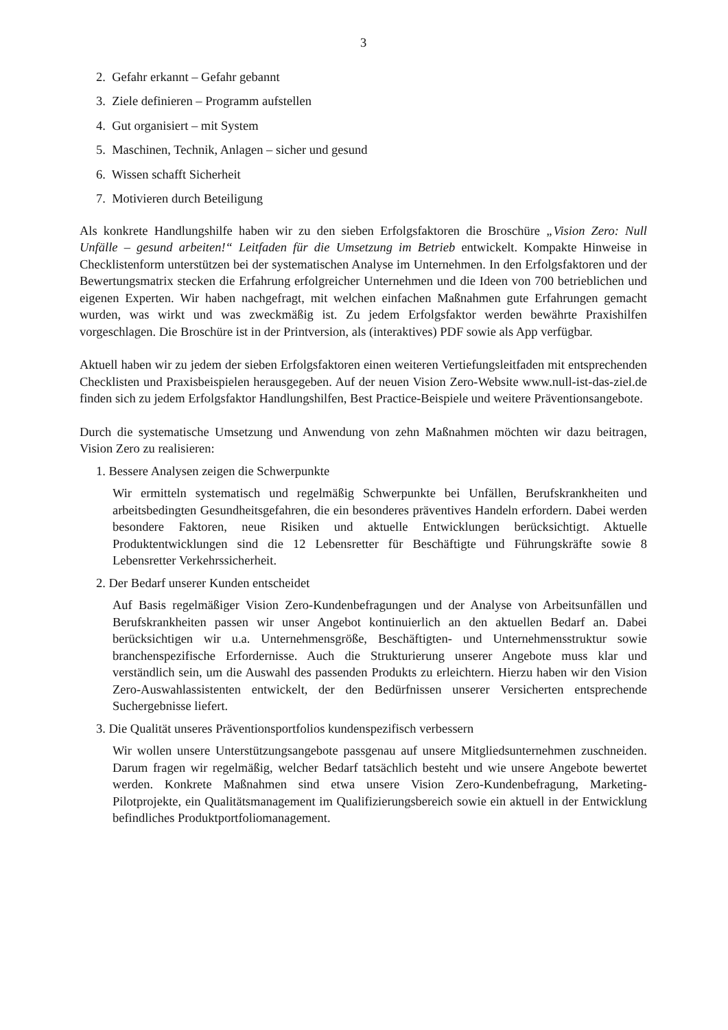3
2. Gefahr erkannt – Gefahr gebannt
3. Ziele definieren – Programm aufstellen
4. Gut organisiert – mit System
5. Maschinen, Technik, Anlagen – sicher und gesund
6. Wissen schafft Sicherheit
7. Motivieren durch Beteiligung
Als konkrete Handlungshilfe haben wir zu den sieben Erfolgsfaktoren die Broschüre „Vision Zero: Null Unfälle – gesund arbeiten!“ Leitfaden für die Umsetzung im Betrieb entwickelt. Kompakte Hinweise in Checklistenform unterstützen bei der systematischen Analyse im Unternehmen. In den Erfolgsfaktoren und der Bewertungsmatrix stecken die Erfahrung erfolgreicher Unternehmen und die Ideen von 700 betrieblichen und eigenen Experten. Wir haben nachgefragt, mit welchen einfachen Maßnahmen gute Erfahrungen gemacht wurden, was wirkt und was zweckmäßig ist. Zu jedem Erfolgsfaktor werden bewährte Praxishilfen vorgeschlagen. Die Broschüre ist in der Printversion, als (interaktives) PDF sowie als App verfügbar.
Aktuell haben wir zu jedem der sieben Erfolgsfaktoren einen weiteren Vertiefungsleitfaden mit entsprechenden Checklisten und Praxisbeispielen herausgegeben. Auf der neuen Vision Zero-Website www.null-ist-das-ziel.de finden sich zu jedem Erfolgsfaktor Handlungshilfen, Best Practice-Beispiele und weitere Präventionsangebote.
Durch die systematische Umsetzung und Anwendung von zehn Maßnahmen möchten wir dazu beitragen, Vision Zero zu realisieren:
1. Bessere Analysen zeigen die Schwerpunkte
Wir ermitteln systematisch und regelmäßig Schwerpunkte bei Unfällen, Berufskrankheiten und arbeitsbedingten Gesundheitsgefahren, die ein besonderes präventives Handeln erfordern. Dabei werden besondere Faktoren, neue Risiken und aktuelle Entwicklungen berücksichtigt. Aktuelle Produktentwicklungen sind die 12 Lebensretter für Beschäftigte und Führungskräfte sowie 8 Lebensretter Verkehrssicherheit.
2. Der Bedarf unserer Kunden entscheidet
Auf Basis regelmäßiger Vision Zero-Kundenbefragungen und der Analyse von Arbeitsunfällen und Berufskrankheiten passen wir unser Angebot kontinuierlich an den aktuellen Bedarf an. Dabei berücksichtigen wir u.a. Unternehmensgröße, Beschäftigten- und Unternehmensstruktur sowie branchenspezifische Erfordernisse. Auch die Strukturierung unserer Angebote muss klar und verständlich sein, um die Auswahl des passenden Produkts zu erleichtern. Hierzu haben wir den Vision Zero-Auswahlassistenten entwickelt, der den Bedürfnissen unserer Versicherten entsprechende Suchergebnisse liefert.
3. Die Qualität unseres Präventionsportfolios kundenspezifisch verbessern
Wir wollen unsere Unterstützungsangebote passgenau auf unsere Mitgliedsunternehmen zuschneiden. Darum fragen wir regelmäßig, welcher Bedarf tatsächlich besteht und wie unsere Angebote bewertet werden. Konkrete Maßnahmen sind etwa unsere Vision Zero-Kundenbefragung, Marketing-Pilotprojekte, ein Qualitätsmanagement im Qualifizierungs­bereich sowie ein aktuell in der Entwicklung befindliches Produktportfoliomanagement.